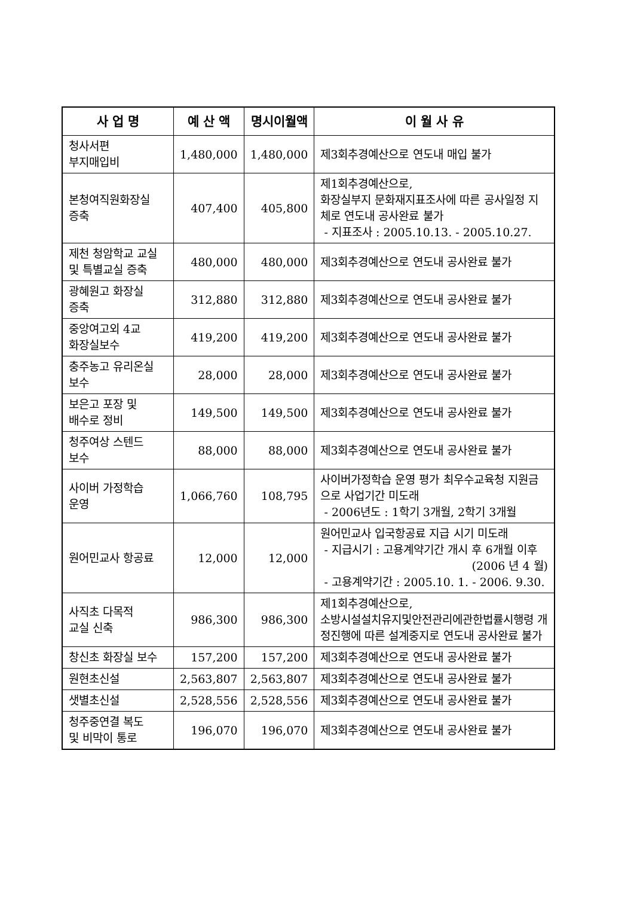| 사 업 명 | 예 산 액 | 명시이월액 | 이 월 사 유 |
| --- | --- | --- | --- |
| 청사서편 부지매입비 | 1,480,000 | 1,480,000 | 제3회추경예산으로 연도내 매입 불가 |
| 본청여직원화장실 증축 | 407,400 | 405,800 | 제1회추경예산으로, 화장실부지 문화재지표조사에 따른 공사일정 지체로 연도내 공사완료 불가 - 지표조사 : 2005.10.13. - 2005.10.27. |
| 제천 청암학교 교실 및 특별교실 증축 | 480,000 | 480,000 | 제3회추경예산으로 연도내 공사완료 불가 |
| 광혜원고 화장실 증축 | 312,880 | 312,880 | 제3회추경예산으로 연도내 공사완료 불가 |
| 중앙여고외 4교 화장실보수 | 419,200 | 419,200 | 제3회추경예산으로 연도내 공사완료 불가 |
| 충주농고 유리온실 보수 | 28,000 | 28,000 | 제3회추경예산으로 연도내 공사완료 불가 |
| 보은고 포장 및 배수로 정비 | 149,500 | 149,500 | 제3회추경예산으로 연도내 공사완료 불가 |
| 청주여상 스텐드 보수 | 88,000 | 88,000 | 제3회추경예산으로 연도내 공사완료 불가 |
| 사이버 가정학습 운영 | 1,066,760 | 108,795 | 사이버가정학습 운영 평가 최우수교육청 지원금으로 사업기간 미도래 - 2006년도 : 1학기 3개월, 2학기 3개월 |
| 원어민교사 항공료 | 12,000 | 12,000 | 원어민교사 입국항공료 지급 시기 미도래 - 지급시기 : 고용계약기간 개시 후 6개월 이후 (2006 년 4 월) - 고용계약기간 : 2005.10. 1. - 2006. 9.30. |
| 사직초 다목적 교실 신축 | 986,300 | 986,300 | 제1회추경예산으로, 소방시설설치유지및안전관리에관한법률시행령 개정진행에 따른 설계중지로 연도내 공사완료 불가 |
| 창신초 화장실 보수 | 157,200 | 157,200 | 제3회추경예산으로 연도내 공사완료 불가 |
| 원현초신설 | 2,563,807 | 2,563,807 | 제3회추경예산으로 연도내 공사완료 불가 |
| 샛별초신설 | 2,528,556 | 2,528,556 | 제3회추경예산으로 연도내 공사완료 불가 |
| 청주중연결 복도 및 비막이 통로 | 196,070 | 196,070 | 제3회추경예산으로 연도내 공사완료 불가 |